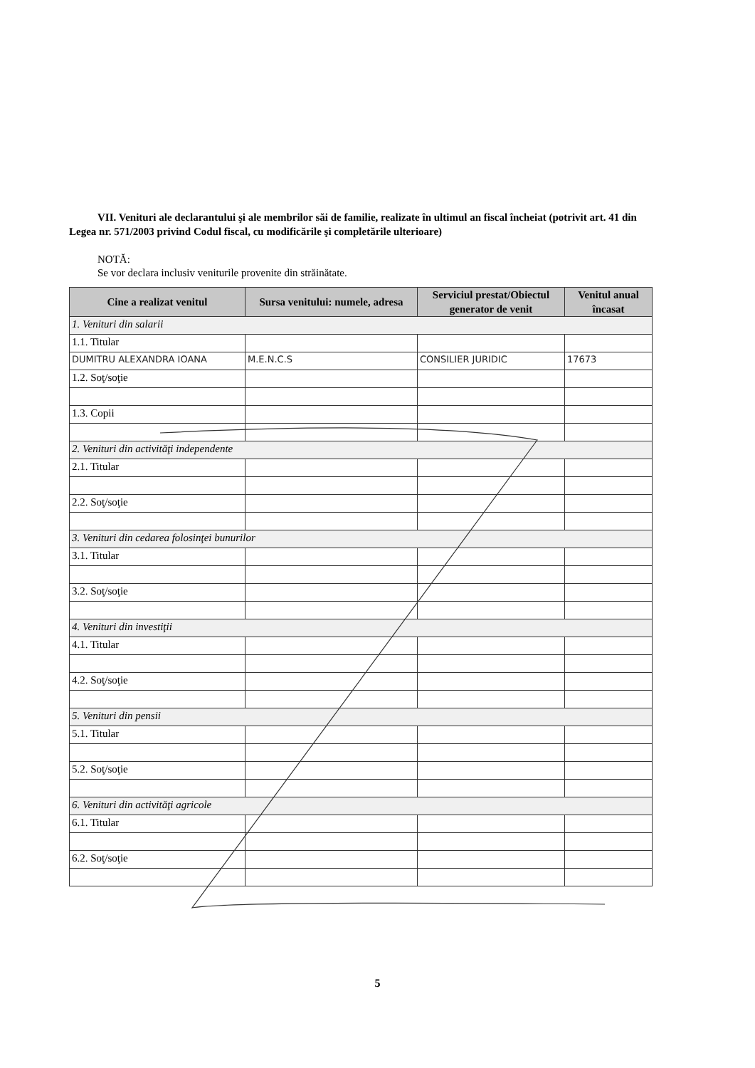VII. Venituri ale declarantului şi ale membrilor săi de familie, realizate în ultimul an fiscal încheiat (potrivit art. 41 din Legea nr. 571/2003 privind Codul fiscal, cu modificările şi completările ulterioare)
NOTĂ:
Se vor declara inclusiv veniturile provenite din străinătate.
| Cine a realizat venitul | Sursa venitului: numele, adresa | Serviciul prestat/Obiectul generator de venit | Venitul anual încasat |
| --- | --- | --- | --- |
| 1. Venituri din salarii | | | |
| 1.1. Titular | | | |
| DUMITRU ALEXANDRA IOANA | M.E.N.C.S | CONSILIER JURIDIC | 17673 |
| 1.2. Soţ/soţie | | | |
| 1.3. Copii | | | |
| 2. Venituri din activităţi independente | | | |
| 2.1. Titular | | | |
| 2.2. Soţ/soţie | | | |
| 3. Venituri din cedarea folosinţei bunurilor | | | |
| 3.1. Titular | | | |
| 3.2. Soţ/soţie | | | |
| 4. Venituri din investiţii | | | |
| 4.1. Titular | | | |
| 4.2. Soţ/soţie | | | |
| 5. Venituri din pensii | | | |
| 5.1. Titular | | | |
| 5.2. Soţ/soţie | | | |
| 6. Venituri din activităţi agricole | | | |
| 6.1. Titular | | | |
| 6.2. Soţ/soţie | | | |
5